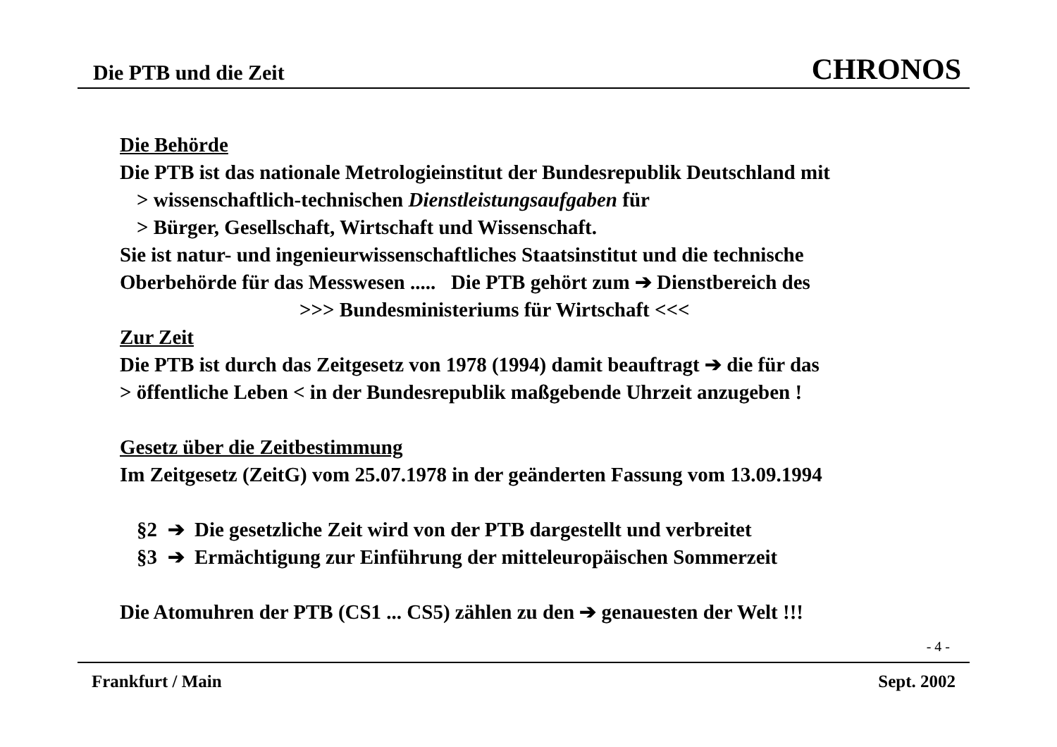Die PTB und die Zeit CHRONOS
Die Behörde
Die PTB ist das nationale Metrologieinstitut der Bundesrepublik Deutschland mit
> wissenschaftlich-technischen Dienstleistungsaufgaben für
> Bürger, Gesellschaft, Wirtschaft und Wissenschaft.
Sie ist natur- und ingenieurwissenschaftliches Staatsinstitut und die technische
Oberbehörde für das Messwesen ..... Die PTB gehört zum ➔ Dienstbereich des
>>> Bundesministeriums für Wirtschaft <<<
Zur Zeit
Die PTB ist durch das Zeitgesetz von 1978 (1994) damit beauftragt ➔ die für das
> öffentliche Leben < in der Bundesrepublik maßgebende Uhrzeit anzugeben !
Gesetz über die Zeitbestimmung
Im Zeitgesetz (ZeitG) vom 25.07.1978 in der geänderten Fassung vom 13.09.1994
§2 ➔ Die gesetzliche Zeit wird von der PTB dargestellt und verbreitet
§3 ➔ Ermächtigung zur Einführung der mitteleuropäischen Sommerzeit
Die Atomuhren der PTB (CS1 ... CS5) zählen zu den ➔ genauesten der Welt !!!
- 4 -
Frankfurt / Main Sept. 2002